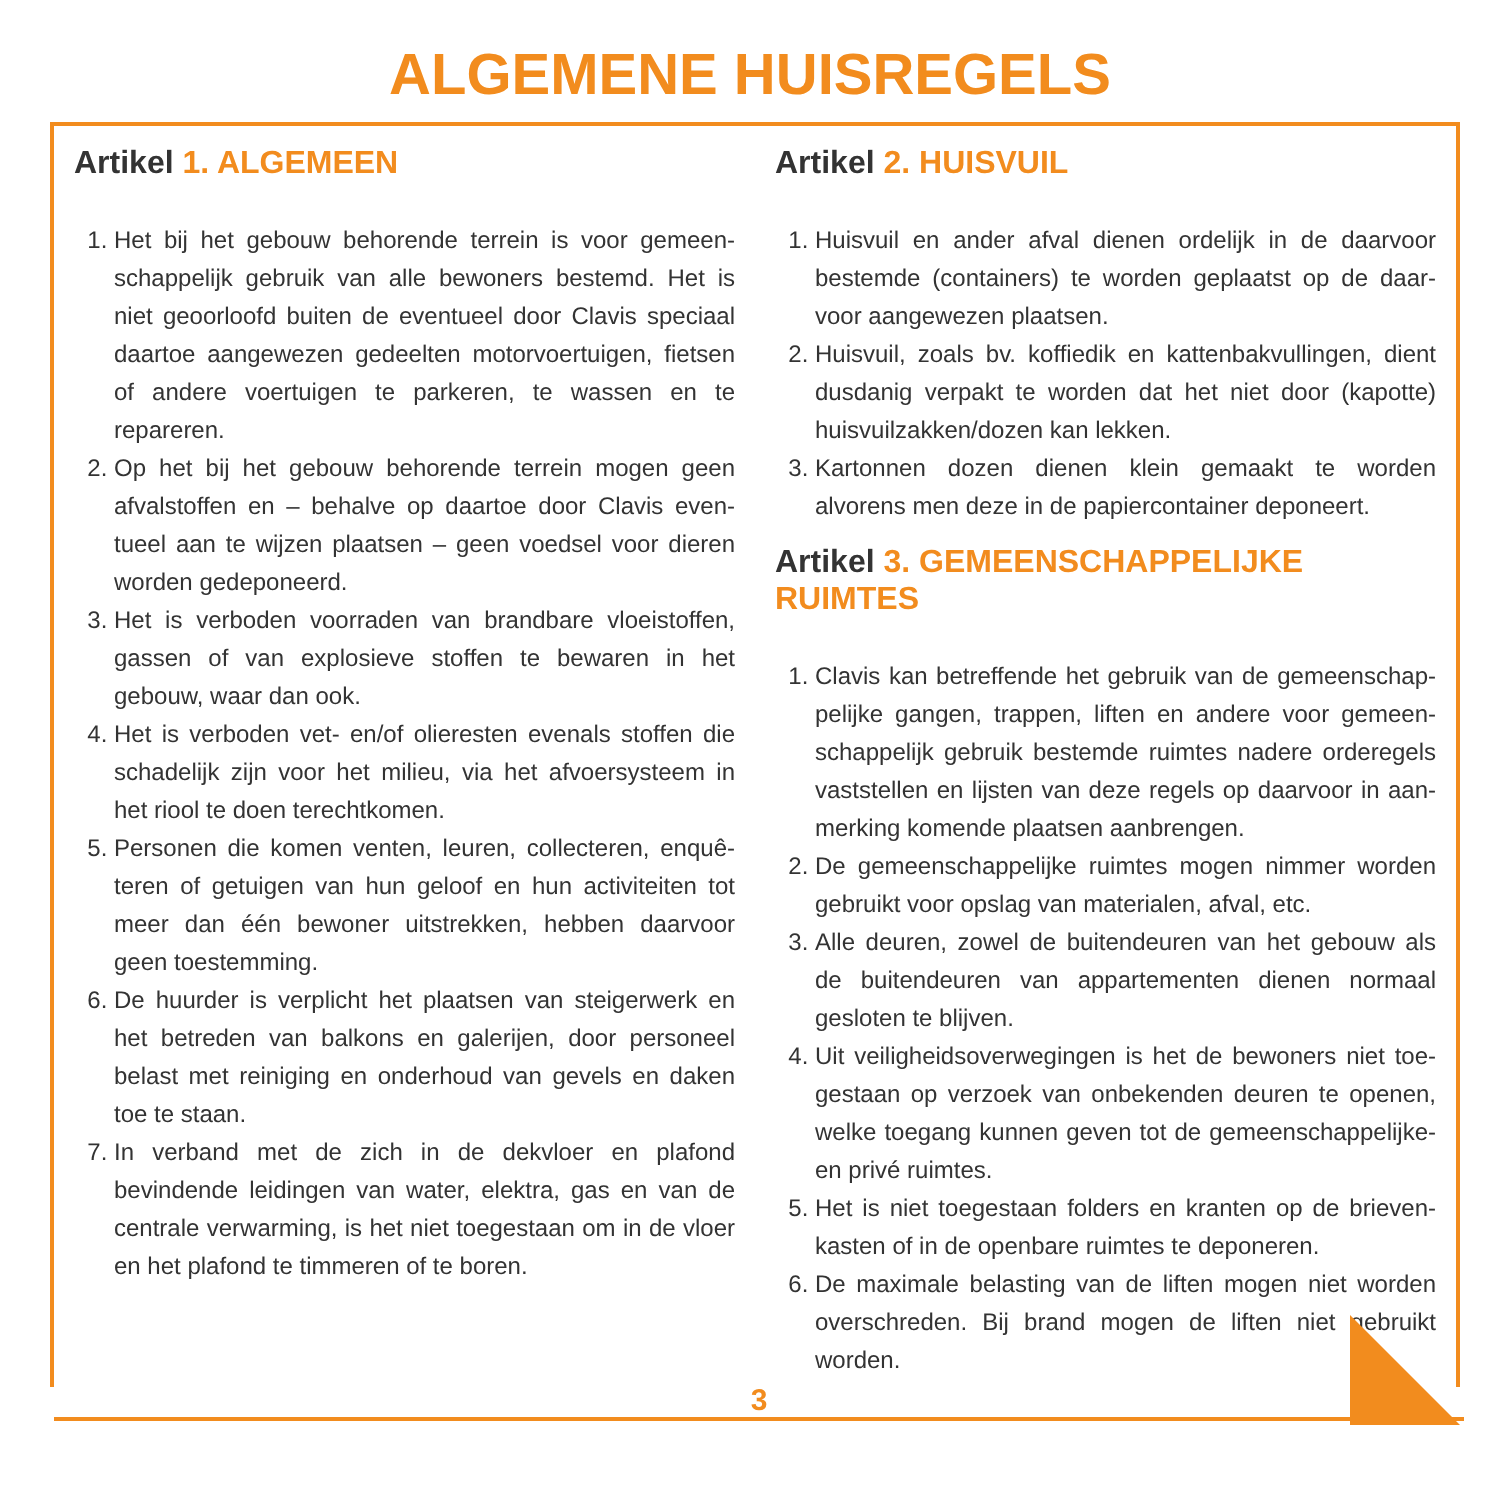ALGEMENE HUISREGELS
Artikel 1. ALGEMEEN
1. Het bij het gebouw behorende terrein is voor gemeen­schappelijk gebruik van alle bewoners bestemd. Het is niet geoorloofd buiten de eventueel door Clavis speciaal daartoe aangewezen gedeelten motorvoertuigen, fietsen of andere voertuigen te parkeren, te wassen en te repareren.
2. Op het bij het gebouw behorende terrein mogen geen afvalstoffen en – behalve op daartoe door Clavis even­tueel aan te wijzen plaatsen – geen voedsel voor dieren worden gedeponeerd.
3. Het is verboden voorraden van brandbare vloeistoffen, gassen of van explosieve stoffen te bewaren in het gebouw, waar dan ook.
4. Het is verboden vet- en/of olieresten evenals stoffen die schadelijk zijn voor het milieu, via het afvoersysteem in het riool te doen terechtkomen.
5. Personen die komen venten, leuren, collecteren, enquê­teren of getuigen van hun geloof en hun activiteiten tot meer dan één bewoner uitstrekken, hebben daarvoor geen toestemming.
6. De huurder is verplicht het plaatsen van steigerwerk en het betreden van balkons en galerijen, door personeel belast met reiniging en onderhoud van gevels en daken toe te staan.
7. In verband met de zich in de dekvloer en plafond bevindende leidingen van water, elektra, gas en van de centrale verwarming, is het niet toegestaan om in de vloer en het plafond te timmeren of te boren.
Artikel 2. HUISVUIL
1. Huisvuil en ander afval dienen ordelijk in de daarvoor bestemde (containers) te worden geplaatst op de daar­voor aangewezen plaatsen.
2. Huisvuil, zoals bv. koffiedik en kattenbakvullingen, dient dusdanig verpakt te worden dat het niet door (kapotte) huisvuilzakken/dozen kan lekken.
3. Kartonnen dozen dienen klein gemaakt te worden alvorens men deze in de papiercontainer deponeert.
Artikel 3. GEMEENSCHAPPELIJKE RUIMTES
1. Clavis kan betreffende het gebruik van de gemeenschap­pelijke gangen, trappen, liften en andere voor gemeen­schappelijk gebruik bestemde ruimtes nadere orderegels vaststellen en lijsten van deze regels op daarvoor in aan­merking komende plaatsen aanbrengen.
2. De gemeenschappelijke ruimtes mogen nimmer worden gebruikt voor opslag van materialen, afval, etc.
3. Alle deuren, zowel de buitendeuren van het gebouw als de buitendeuren van appartementen dienen normaal gesloten te blijven.
4. Uit veiligheidsoverwegingen is het de bewoners niet toe­gestaan op verzoek van onbekenden deuren te openen, welke toegang kunnen geven tot de gemeenschappe­lijke- en privé ruimtes.
5. Het is niet toegestaan folders en kranten op de brieven­kasten of in de openbare ruimtes te deponeren.
6. De maximale belasting van de liften mogen niet worden overschreden. Bij brand mogen de liften niet gebruikt worden.
3